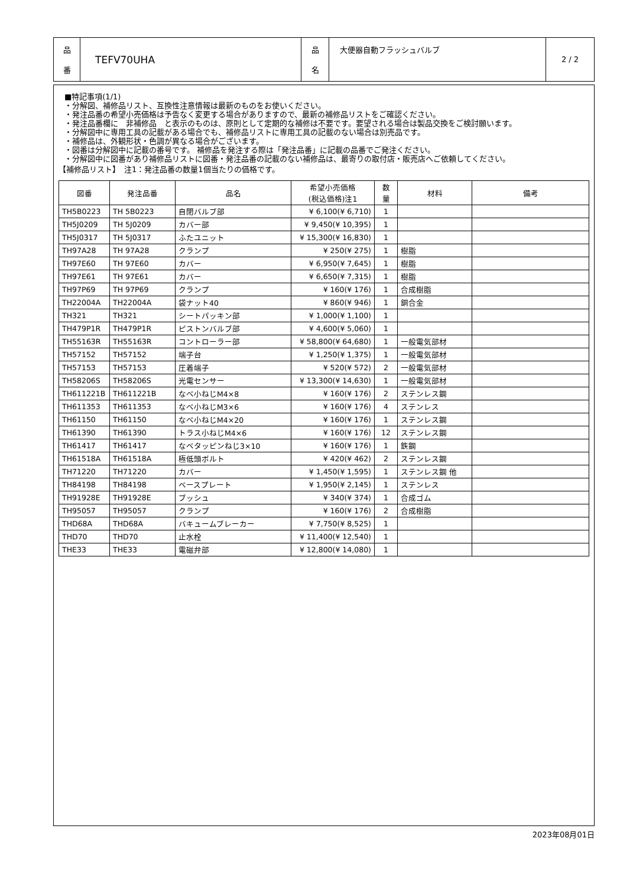| 品 番 | TEFV70UHA | 品 名 | 大便器自動フラッシュバルブ | 2 / 2 |
■特記事項(1/1)
・分解図、補修品リスト、互換性注意情報は最新のものをお使いください。
・発注品番の希望小売価格は予告なく変更する場合がありますので、最新の補修品リストをご確認ください。
・発注品番欄に　非補修品　と表示のものは、原則として定期的な補修は不要です。要望される場合は製品交換をご検討願います。
・分解図中に専用工具の記載がある場合でも、補修品リストに専用工具の記載のない場合は別売品です。
・補修品は、外観形状・色調が異なる場合がございます。
・図番は分解図中に記載の番号です。 補修品を発注する際は「発注品番」に記載の品番でご発注ください。
・分解図中に図番があり補修品リストに図番・発注品番の記載のない補修品は、最寄りの取付店・販売店へご依頼してください。
【補修品リスト】　注1：発注品番の数量1個当たりの価格です。
| 図番 | 発注品番 | 品名 | 希望小売価格 (税込価格)注1 | 数 量 | 材料 | 備考 |
| --- | --- | --- | --- | --- | --- | --- |
| TH5B0223 | TH 5B0223 | 自閉バルブ部 | ¥ 6,100(¥ 6,710) | 1 | | |
| TH5J0209 | TH 5J0209 | カバー部 | ¥ 9,450(¥ 10,395) | 1 | | |
| TH5J0317 | TH 5J0317 | ふたユニット | ¥ 15,300(¥ 16,830) | 1 | | |
| TH97A28 | TH 97A28 | クランプ | ¥ 250(¥ 275) | 1 | 樹脂 | |
| TH97E60 | TH 97E60 | カバー | ¥ 6,950(¥ 7,645) | 1 | 樹脂 | |
| TH97E61 | TH 97E61 | カバー | ¥ 6,650(¥ 7,315) | 1 | 樹脂 | |
| TH97P69 | TH 97P69 | クランプ | ¥ 160(¥ 176) | 1 | 合成樹脂 | |
| TH22004A | TH22004A | 袋ナット40 | ¥ 860(¥ 946) | 1 | 銅合金 | |
| TH321 | TH321 | シートパッキン部 | ¥ 1,000(¥ 1,100) | 1 | | |
| TH479P1R | TH479P1R | ピストンバルブ部 | ¥ 4,600(¥ 5,060) | 1 | | |
| TH55163R | TH55163R | コントローラー部 | ¥ 58,800(¥ 64,680) | 1 | 一般電気部材 | |
| TH57152 | TH57152 | 端子台 | ¥ 1,250(¥ 1,375) | 1 | 一般電気部材 | |
| TH57153 | TH57153 | 圧着端子 | ¥ 520(¥ 572) | 2 | 一般電気部材 | |
| TH58206S | TH58206S | 光電センサー | ¥ 13,300(¥ 14,630) | 1 | 一般電気部材 | |
| TH611221B | TH611221B | なべ小ねじM4×8 | ¥ 160(¥ 176) | 2 | ステンレス鋼 | |
| TH611353 | TH611353 | なべ小ねじM3×6 | ¥ 160(¥ 176) | 4 | ステンレス | |
| TH61150 | TH61150 | なべ小ねじM4×20 | ¥ 160(¥ 176) | 1 | ステンレス鋼 | |
| TH61390 | TH61390 | トラス小ねじM4×6 | ¥ 160(¥ 176) | 12 | ステンレス鋼 | |
| TH61417 | TH61417 | なベタッピンねじ3×10 | ¥ 160(¥ 176) | 1 | 鉄鋼 | |
| TH61518A | TH61518A | 極低頭ボルト | ¥ 420(¥ 462) | 2 | ステンレス鋼 | |
| TH71220 | TH71220 | カバー | ¥ 1,450(¥ 1,595) | 1 | ステンレス鋼 他 | |
| TH84198 | TH84198 | ベースプレート | ¥ 1,950(¥ 2,145) | 1 | ステンレス | |
| TH91928E | TH91928E | ブッシュ | ¥ 340(¥ 374) | 1 | 合成ゴム | |
| TH95057 | TH95057 | クランプ | ¥ 160(¥ 176) | 2 | 合成樹脂 | |
| THD68A | THD68A | バキュームブレーカー | ¥ 7,750(¥ 8,525) | 1 | | |
| THD70 | THD70 | 止水栓 | ¥ 11,400(¥ 12,540) | 1 | | |
| THE33 | THE33 | 電磁弁部 | ¥ 12,800(¥ 14,080) | 1 | | |
2023年08月01日